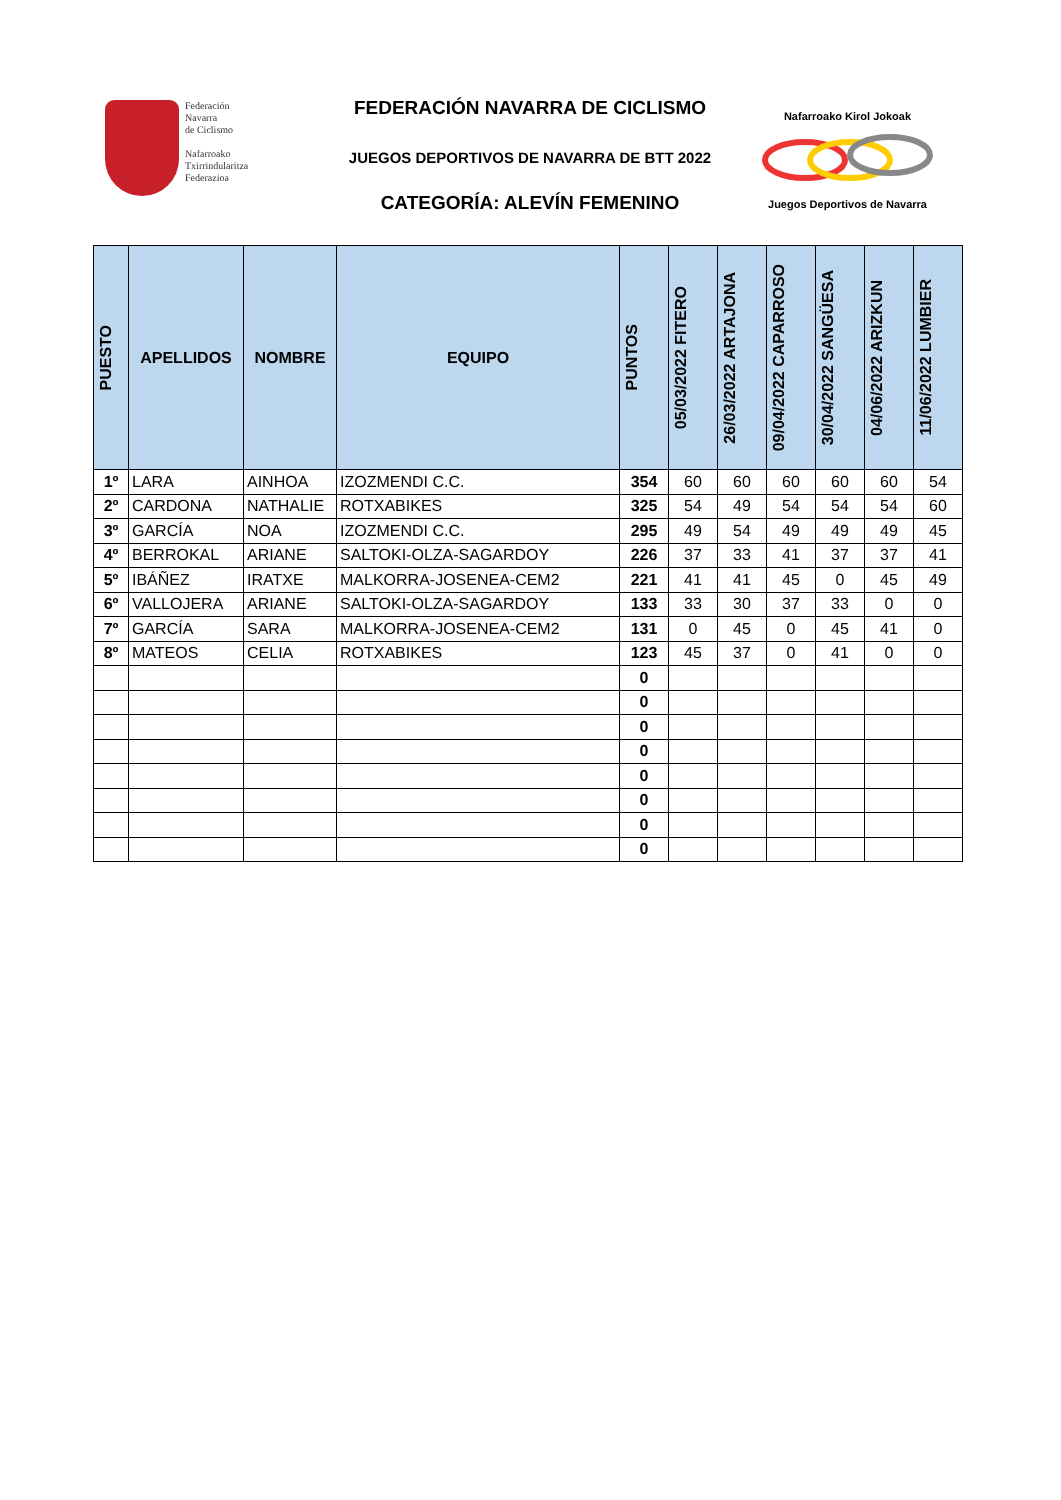Federación
Navarra
de Ciclismo
Nafarroako
Txirrindularitza
Federazioa
FEDERACIÓN NAVARRA DE CICLISMO
JUEGOS DEPORTIVOS DE NAVARRA DE BTT 2022
CATEGORÍA: ALEVÍN FEMENINO
Nafarroako Kirol Jokoak
Juegos Deportivos de Navarra
| PUESTO | APELLIDOS | NOMBRE | EQUIPO | PUNTOS | 05/03/2022 FITERO | 26/03/2022 ARTAJONA | 09/04/2022 CAPARROSO | 30/04/2022 SANGÜESA | 04/06/2022 ARIZKUN | 11/06/2022 LUMBIER |
| --- | --- | --- | --- | --- | --- | --- | --- | --- | --- | --- |
| 1º | LARA | AINHOA | IZOZMENDI C.C. | 354 | 60 | 60 | 60 | 60 | 60 | 54 |
| 2º | CARDONA | NATHALIE | ROTXABIKES | 325 | 54 | 49 | 54 | 54 | 54 | 60 |
| 3º | GARCÍA | NOA | IZOZMENDI C.C. | 295 | 49 | 54 | 49 | 49 | 49 | 45 |
| 4º | BERROKAL | ARIANE | SALTOKI-OLZA-SAGARDOY | 226 | 37 | 33 | 41 | 37 | 37 | 41 |
| 5º | IBÁÑEZ | IRATXE | MALKORRA-JOSENEA-CEM2 | 221 | 41 | 41 | 45 | 0 | 45 | 49 |
| 6º | VALLOJERA | ARIANE | SALTOKI-OLZA-SAGARDOY | 133 | 33 | 30 | 37 | 33 | 0 | 0 |
| 7º | GARCÍA | SARA | MALKORRA-JOSENEA-CEM2 | 131 | 0 | 45 | 0 | 45 | 41 | 0 |
| 8º | MATEOS | CELIA | ROTXABIKES | 123 | 45 | 37 | 0 | 41 | 0 | 0 |
| | | | | 0 | | | | | | |
| | | | | 0 | | | | | | |
| | | | | 0 | | | | | | |
| | | | | 0 | | | | | | |
| | | | | 0 | | | | | | |
| | | | | 0 | | | | | | |
| | | | | 0 | | | | | | |
| | | | | 0 | | | | | | |